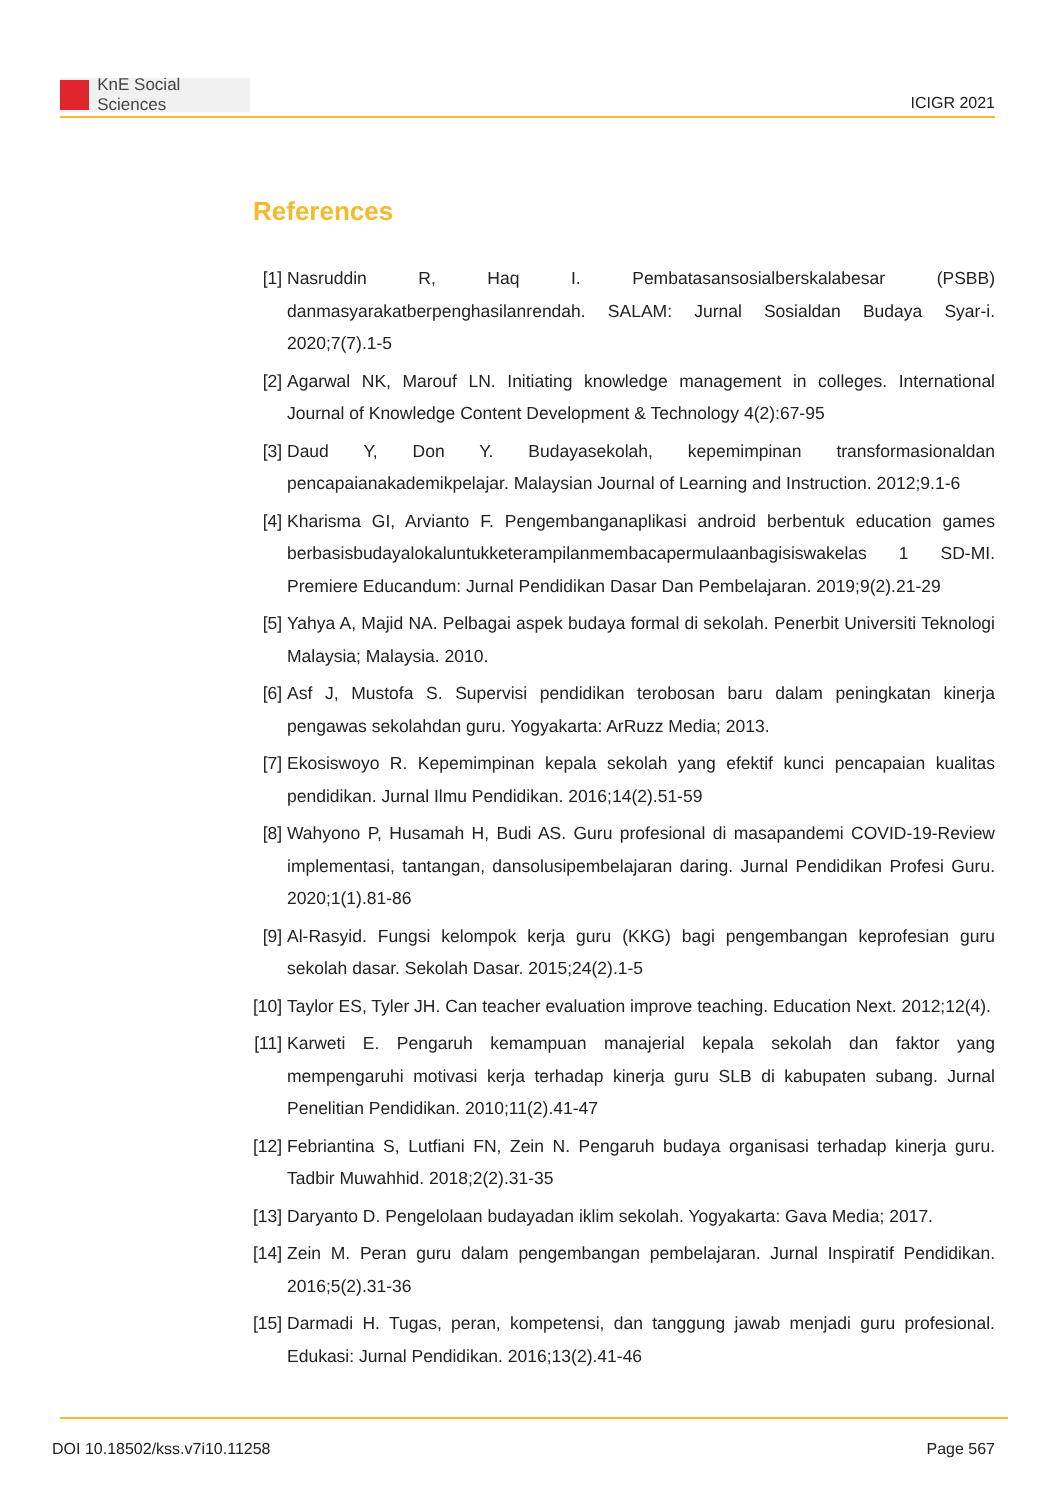KnE Social Sciences
ICIGR 2021
References
[1] Nasruddin R, Haq I. Pembatasansosialberskalabesar (PSBB) danmasyarakatberpenghasilanrendah. SALAM: Jurnal Sosialdan Budaya Syar-i. 2020;7(7).1-5
[2] Agarwal NK, Marouf LN. Initiating knowledge management in colleges. International Journal of Knowledge Content Development & Technology 4(2):67-95
[3] Daud Y, Don Y. Budayasekolah, kepemimpinan transformasionaldan pencapaianakademikpelajar. Malaysian Journal of Learning and Instruction. 2012;9.1-6
[4] Kharisma GI, Arvianto F. Pengembanganaplikasi android berbentuk education games berbasisbudayalokaluntukketerampilanmembacapermulaanbagisiswakelas 1 SD-MI. Premiere Educandum: Jurnal Pendidikan Dasar Dan Pembelajaran. 2019;9(2).21-29
[5] Yahya A, Majid NA. Pelbagai aspek budaya formal di sekolah. Penerbit Universiti Teknologi Malaysia; Malaysia. 2010.
[6] Asf J, Mustofa S. Supervisi pendidikan terobosan baru dalam peningkatan kinerja pengawas sekolahdan guru. Yogyakarta: ArRuzz Media; 2013.
[7] Ekosiswoyo R. Kepemimpinan kepala sekolah yang efektif kunci pencapaian kualitas pendidikan. Jurnal Ilmu Pendidikan. 2016;14(2).51-59
[8] Wahyono P, Husamah H, Budi AS. Guru profesional di masapandemi COVID-19-Review implementasi, tantangan, dansolusipembelajaran daring. Jurnal Pendidikan Profesi Guru. 2020;1(1).81-86
[9] Al-Rasyid. Fungsi kelompok kerja guru (KKG) bagi pengembangan keprofesian guru sekolah dasar. Sekolah Dasar. 2015;24(2).1-5
[10] Taylor ES, Tyler JH. Can teacher evaluation improve teaching. Education Next. 2012;12(4).
[11] Karweti E. Pengaruh kemampuan manajerial kepala sekolah dan faktor yang mempengaruhi motivasi kerja terhadap kinerja guru SLB di kabupaten subang. Jurnal Penelitian Pendidikan. 2010;11(2).41-47
[12] Febriantina S, Lutfiani FN, Zein N. Pengaruh budaya organisasi terhadap kinerja guru. Tadbir Muwahhid. 2018;2(2).31-35
[13] Daryanto D. Pengelolaan budayadan iklim sekolah. Yogyakarta: Gava Media; 2017.
[14] Zein M. Peran guru dalam pengembangan pembelajaran. Jurnal Inspiratif Pendidikan. 2016;5(2).31-36
[15] Darmadi H. Tugas, peran, kompetensi, dan tanggung jawab menjadi guru profesional. Edukasi: Jurnal Pendidikan. 2016;13(2).41-46
DOI 10.18502/kss.v7i10.11258 Page 567